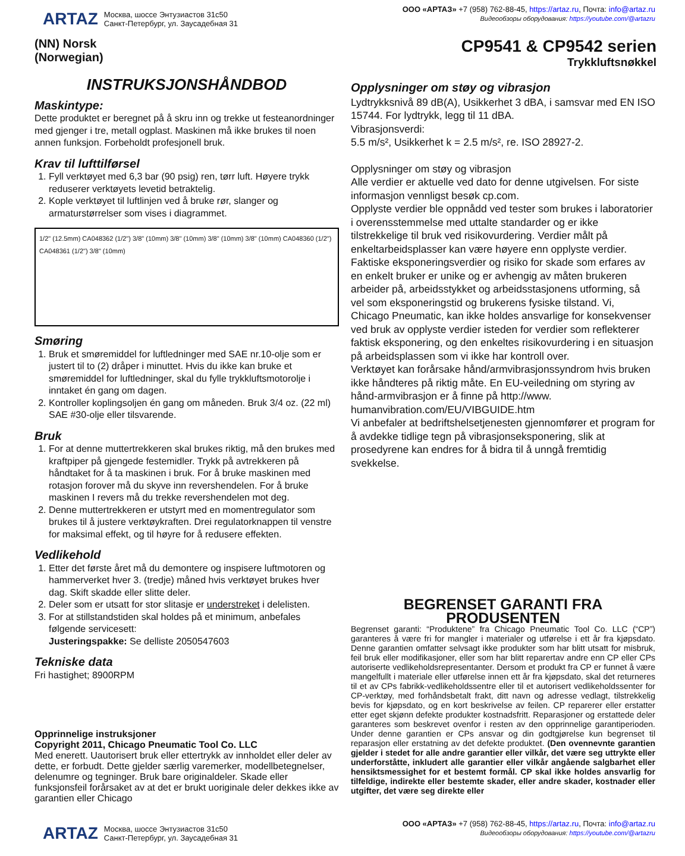ARTAZ
Москва, шоссе Энтузиастов 31с50
Санкт-Петербург, ул. Заусадебная 31
ООО «АРТАЗ» +7 (958) 762-88-45, https://artaz.ru, Почта: info@artaz.ru
Видеообзоры оборудования: https://youtube.com/@artazru
(NN) Norsk
(Norwegian)
CP9541 & CP9542 serien
Trykkluftsnøkkel
INSTRUKSJONSHÅNDBOD
Maskintype:
Dette produktet er beregnet på å skru inn og trekke ut festeanordninger med gjenger i tre, metall ogplast. Maskinen må ikke brukes til noen annen funksjon. Forbeholdt profesjonell bruk.
Krav til lufttilførsel
1. Fyll verktøyet med 6,3 bar (90 psig) ren, tørr luft. Høyere trykk reduserer verktøyets levetid betraktelig.
2. Kople verktøyet til luftlinjen ved å bruke rør, slanger og armaturstørrelser som vises i diagrammet.
1/2" (12.5mm) CA048362 (1/2") 3/8" (10mm) 3/8" (10mm) 3/8" (10mm) 3/8" (10mm) CA048360 (1/2") CA048361 (1/2") 3/8" (10mm)
Smøring
1. Bruk et smøremiddel for luftledninger med SAE nr.10-olje som er justert til to (2) dråper i minuttet. Hvis du ikke kan bruke et smøremiddel for luftledninger, skal du fylle trykkluftsmotorolje i inntaket én gang om dagen.
2. Kontroller koplingsoljen én gang om måneden. Bruk 3/4 oz. (22 ml) SAE #30-olje eller tilsvarende.
Bruk
1. For at denne muttertrekkeren skal brukes riktig, må den brukes med kraftpiper på gjengede festemidler. Trykk på avtrekkeren på håndtaket for å ta maskinen i bruk. For å bruke maskinen med rotasjon forover må du skyve inn revershendelen. For å bruke maskinen I revers må du trekke revershendelen mot deg.
2. Denne muttertrekkeren er utstyrt med en momentregulator som brukes til å justere verktøykraften. Drei regulatorknappen til venstre for maksimal effekt, og til høyre for å redusere effekten.
Vedlikehold
1. Etter det første året må du demontere og inspisere luftmotoren og hammerverket hver 3. (tredje) måned hvis verktøyet brukes hver dag. Skift skadde eller slitte deler.
2. Deler som er utsatt for stor slitasje er understreket i delelisten.
3. For at stillstandstiden skal holdes på et minimum, anbefales følgende servicesett:
Justeringspakke: Se delliste 2050547603
Tekniske data
Fri hastighet; 8900RPM
Opprinnelige instruksjoner
Copyright 2011, Chicago Pneumatic Tool Co. LLC
Med enerett. Uautorisert bruk eller ettertrykk av innholdet eller deler av dette, er forbudt. Dette gjelder særlig varemerker, modellbetegnelser, delenumre og tegninger. Bruk bare originaldeler. Skade eller funksjonsfeil forårsaket av at det er brukt uoriginale deler dekkes ikke av garantien eller Chicago
Opplysninger om støy og vibrasjon
Lydtrykksnivå 89 dB(A), Usikkerhet 3 dBA, i samsvar med EN ISO 15744. For lydtrykk, legg til 11 dBA.
Vibrasjonsverdi:
5.5 m/s², Usikkerhet k = 2.5 m/s², re. ISO 28927-2.
Opplysninger om støy og vibrasjon
Alle verdier er aktuelle ved dato for denne utgivelsen. For siste informasjon vennligst besøk cp.com.
Opplyste verdier ble oppnådd ved tester som brukes i laboratorier i overensstemmelse med uttalte standarder og er ikke tilstrekkelige til bruk ved risikovurdering. Verdier målt på enkeltarbeidsplasser kan være høyere enn opplyste verdier. Faktiske eksponeringsverdier og risiko for skade som erfares av en enkelt bruker er unike og er avhengig av måten brukeren arbeider på, arbeidsstykket og arbeidsstasjonens utforming, så vel som eksponeringstid og brukerens fysiske tilstand. Vi, Chicago Pneumatic, kan ikke holdes ansvarlige for konsekvenser ved bruk av opplyste verdier isteden for verdier som reflekterer faktisk eksponering, og den enkeltes risikovurdering i en situasjon på arbeidsplassen som vi ikke har kontroll over.
Verktøyet kan forårsake hånd/armvibrasjonssyndrom hvis bruken ikke håndteres på riktig måte. En EU-veiledning om styring av hånd-armvibrasjon er å finne på http://www. humanvibration.com/EU/VIBGUIDE.htm
Vi anbefaler at bedriftshelsetjenesten gjennomfører et program for å avdekke tidlige tegn på vibrasjonseksponering, slik at prosedyrene kan endres for å bidra til å unngå fremtidig svekkelse.
BEGRENSET GARANTI FRA PRODUSENTEN
Begrenset garanti: “Produktene” fra Chicago Pneumatic Tool Co. LLC (“CP”) garanteres å være fri for mangler i materialer og utførelse i ett år fra kjøpsdato. Denne garantien omfatter selvsagt ikke produkter som har blitt utsatt for misbruk, feil bruk eller modifikasjoner, eller som har blitt reparertav andre enn CP eller CPs autoriserte vedlikeholdsrepresentanter. Dersom et produkt fra CP er funnet å være mangelfullt i materiale eller utførelse innen ett år fra kjøpsdato, skal det returneres til et av CPs fabrikk-vedlikeholdssentre eller til et autorisert vedlikeholdssenter for CP-verktøy, med forhåndsbetalt frakt, ditt navn og adresse vedlagt, tilstrekkelig bevis for kjøpsdato, og en kort beskrivelse av feilen. CP reparerer eller erstatter etter eget skjønn defekte produkter kostnadsfritt. Reparasjoner og erstattede deler garanteres som beskrevet ovenfor i resten av den opprinnelige garantiperioden. Under denne garantien er CPs ansvar og din godtgjørelse kun begrenset til reparasjon eller erstatning av det defekte produktet. (Den ovennevnte garantien gjelder i stedet for alle andre garantier eller vilkår, det være seg uttrykte eller underforståtte, inkludert alle garantier eller vilkår angående salgbarhet eller hensiktsmessighet for et bestemt formål. CP skal ikke holdes ansvarlig for tilfeldige, indirekte eller bestemte skader, eller andre skader, kostnader eller utgifter, det være seg direkte eller
ARTAZ
Москва, шоссе Энтузиастов 31с50
Санкт-Петербург, ул. Заусадебная 31
ООО «АРТАЗ» +7 (958) 762-88-45, https://artaz.ru, Почта: info@artaz.ru
Видеообзоры оборудования: https://youtube.com/@artazru